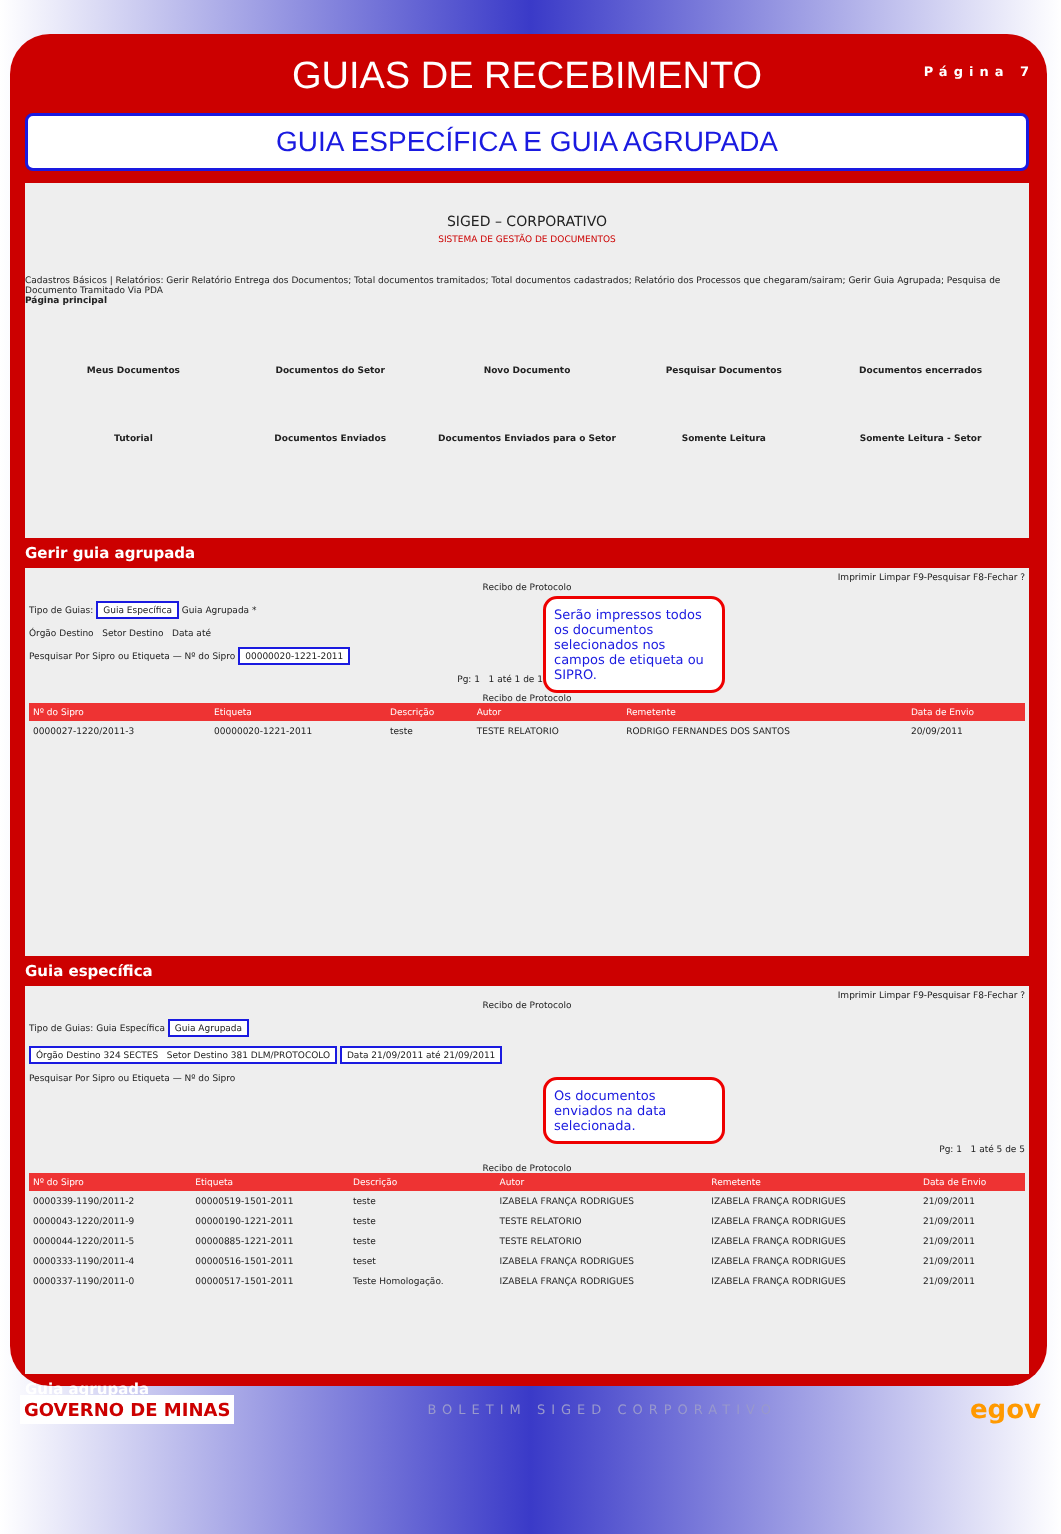GUIAS DE RECEBIMENTO
Página 7
GUIA ESPECÍFICA E GUIA AGRUPADA
SIGED – CORPORATIVO
SISTEMA DE GESTÃO DE DOCUMENTOS
Cadastros Básicos | Relatórios: Gerir Relatório Entrega dos Documentos; Total documentos tramitados; Total documentos cadastrados; Relatório dos Processos que chegaram/sairam; Gerir Guia Agrupada; Pesquisa de Documento Tramitado Via PDA
Página principal
Meus Documentos
Documentos do Setor
Novo Documento
Pesquisar Documentos
Documentos encerrados
Tutorial
Documentos Enviados
Documentos Enviados para o Setor
Somente Leitura
Somente Leitura - Setor
Gerir guia agrupada
Imprimir Limpar F9-Pesquisar F8-Fechar ?
Recibo de Protocolo
Serão impressos todos os documentos selecionados nos campos de etiqueta ou SIPRO.
Tipo de Guias: Guia Específica Guia Agrupada *
Órgão Destino Setor Destino Data até
Pesquisar Por Sipro ou Etiqueta — Nº do Sipro 00000020-1221-2011
Pg: 1 1 até 1 de 1
Recibo de Protocolo
| Nº do Sipro | Etiqueta | Descrição | Autor | Remetente | Data de Envio |
| --- | --- | --- | --- | --- | --- |
| 0000027-1220/2011-3 | 00000020-1221-2011 | teste | TESTE RELATORIO | RODRIGO FERNANDES DOS SANTOS | 20/09/2011 |
Guia específica
Imprimir Limpar F9-Pesquisar F8-Fechar ?
Recibo de Protocolo
Tipo de Guias: Guia Específica Guia Agrupada
Órgão Destino 324 SECTES Setor Destino 381 DLM/PROTOCOLO Data 21/09/2011 até 21/09/2011
Os documentos enviados na data selecionada.
Pesquisar Por Sipro ou Etiqueta — Nº do Sipro
Pg: 1 1 até 5 de 5
Recibo de Protocolo
| Nº do Sipro | Etiqueta | Descrição | Autor | Remetente | Data de Envio |
| --- | --- | --- | --- | --- | --- |
| 0000339-1190/2011-2 | 00000519-1501-2011 | teste | IZABELA FRANÇA RODRIGUES | IZABELA FRANÇA RODRIGUES | 21/09/2011 |
| 0000043-1220/2011-9 | 00000190-1221-2011 | teste | TESTE RELATORIO | IZABELA FRANÇA RODRIGUES | 21/09/2011 |
| 0000044-1220/2011-5 | 00000885-1221-2011 | teste | TESTE RELATORIO | IZABELA FRANÇA RODRIGUES | 21/09/2011 |
| 0000333-1190/2011-4 | 00000516-1501-2011 | teset | IZABELA FRANÇA RODRIGUES | IZABELA FRANÇA RODRIGUES | 21/09/2011 |
| 0000337-1190/2011-0 | 00000517-1501-2011 | Teste Homologação. | IZABELA FRANÇA RODRIGUES | IZABELA FRANÇA RODRIGUES | 21/09/2011 |
Guia agrupada
GOVERNO DE MINAS BOLETIM SIGED CORPORATIVO egov